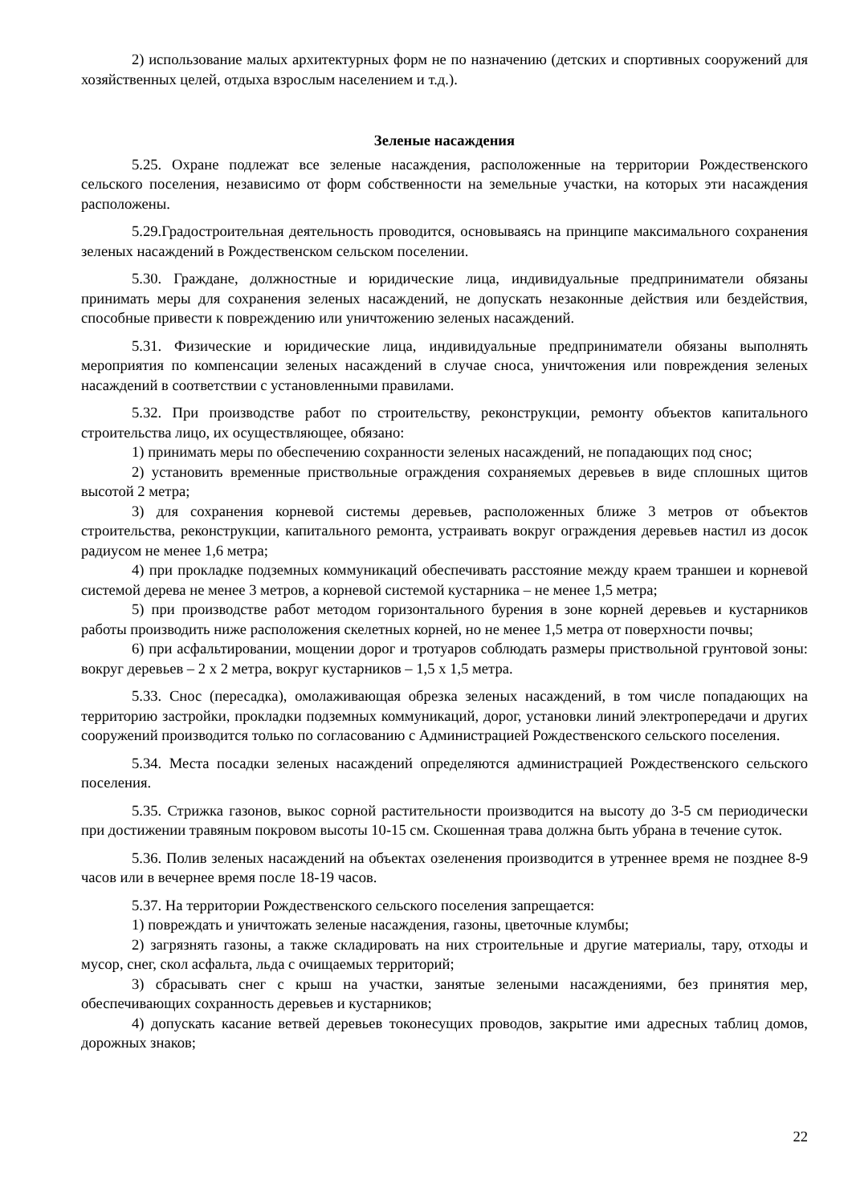2) использование малых архитектурных форм не по назначению (детских и спортивных сооружений для хозяйственных целей, отдыха взрослым населением и т.д.).
Зеленые насаждения
5.25. Охране подлежат все зеленые насаждения, расположенные на территории Рождественского сельского поселения, независимо от форм собственности на земельные участки, на которых эти насаждения расположены.
5.29.Градостроительная деятельность проводится, основываясь на принципе максимального сохранения зеленых насаждений в Рождественском сельском поселении.
5.30. Граждане, должностные и юридические лица, индивидуальные предприниматели обязаны принимать меры для сохранения зеленых насаждений, не допускать незаконные действия или бездействия, способные привести к повреждению или уничтожению зеленых насаждений.
5.31. Физические и юридические лица, индивидуальные предприниматели обязаны выполнять мероприятия по компенсации зеленых насаждений в случае сноса, уничтожения или повреждения зеленых насаждений в соответствии с установленными правилами.
5.32. При производстве работ по строительству, реконструкции, ремонту объектов капитального строительства лицо, их осуществляющее, обязано:
1) принимать меры по обеспечению сохранности зеленых насаждений, не попадающих под снос;
2) установить временные приствольные ограждения сохраняемых деревьев в виде сплошных щитов высотой 2 метра;
3) для сохранения корневой системы деревьев, расположенных ближе 3 метров от объектов строительства, реконструкции, капитального ремонта, устраивать вокруг ограждения деревьев настил из досок радиусом не менее 1,6 метра;
4) при прокладке подземных коммуникаций обеспечивать расстояние между краем траншеи и корневой системой дерева не менее 3 метров, а корневой системой кустарника – не менее 1,5 метра;
5) при производстве работ методом горизонтального бурения в зоне корней деревьев и кустарников работы производить ниже расположения скелетных корней, но не менее 1,5 метра от поверхности почвы;
6) при асфальтировании, мощении дорог и тротуаров соблюдать размеры приствольной грунтовой зоны: вокруг деревьев – 2 х 2 метра, вокруг кустарников – 1,5 х 1,5 метра.
5.33. Снос (пересадка), омолаживающая обрезка зеленых насаждений, в том числе попадающих на территорию застройки, прокладки подземных коммуникаций, дорог, установки линий электропередачи и других сооружений производится только по согласованию с Администрацией Рождественского сельского поселения.
5.34. Места посадки зеленых насаждений определяются администрацией Рождественского сельского поселения.
5.35. Стрижка газонов, выкос сорной растительности производится на высоту до 3-5 см периодически при достижении травяным покровом высоты 10-15 см. Скошенная трава должна быть убрана в течение суток.
5.36. Полив зеленых насаждений на объектах озеленения производится в утреннее время не позднее 8-9 часов или в вечернее время после 18-19 часов.
5.37. На территории Рождественского сельского поселения запрещается:
1) повреждать и уничтожать зеленые насаждения, газоны, цветочные клумбы;
2) загрязнять газоны, а также складировать на них строительные и другие материалы, тару, отходы и мусор, снег, скол асфальта, льда с очищаемых территорий;
3) сбрасывать снег с крыш на участки, занятые зелеными насаждениями, без принятия мер, обеспечивающих сохранность деревьев и кустарников;
4) допускать касание ветвей деревьев токонесущих проводов, закрытие ими адресных таблиц домов, дорожных знаков;
22